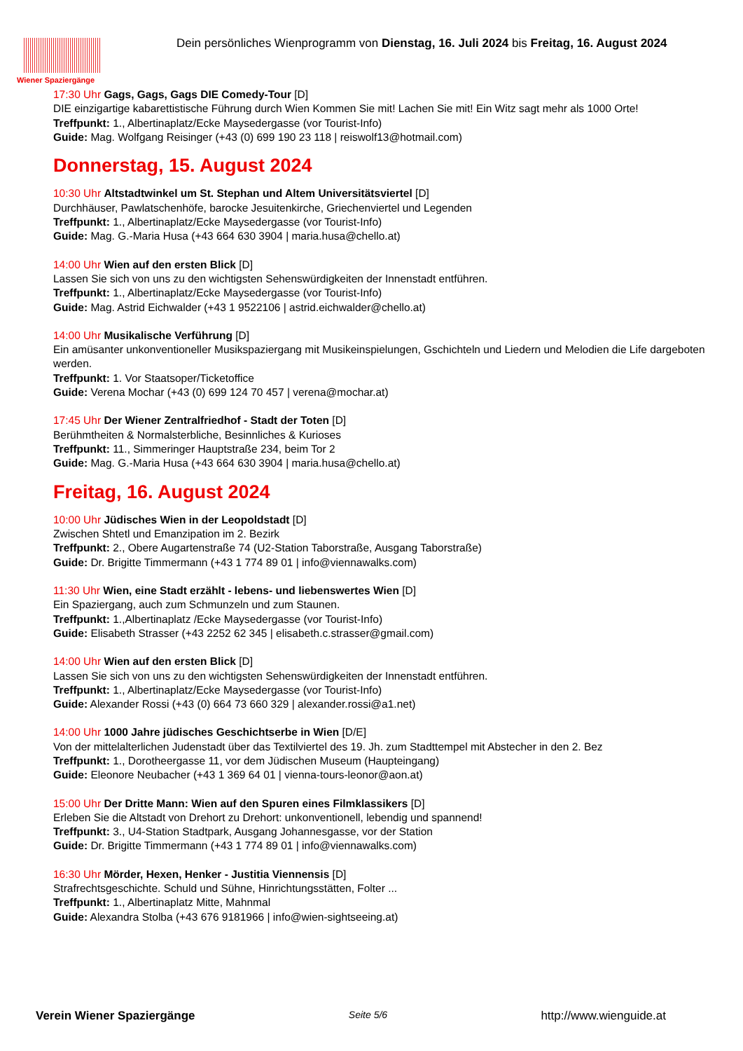Wiener Spaziergänge
Dein persönliches Wienprogramm von Dienstag, 16. Juli 2024 bis Freitag, 16. August 2024
17:30 Uhr Gags, Gags, Gags DIE Comedy-Tour [D]
DIE einzigartige kabarettistische Führung durch Wien Kommen Sie mit! Lachen Sie mit! Ein Witz sagt mehr als 1000 Orte!
Treffpunkt: 1., Albertinaplatz/Ecke Maysedergasse (vor Tourist-Info)
Guide: Mag. Wolfgang Reisinger (+43 (0) 699 190 23 118 | reiswolf13@hotmail.com)
Donnerstag, 15. August 2024
10:30 Uhr Altstadtwinkel um St. Stephan und Altem Universitätsviertel [D]
Durchhäuser, Pawlatschenhöfe, barocke Jesuitenkirche, Griechenviertel und Legenden
Treffpunkt: 1., Albertinaplatz/Ecke Maysedergasse (vor Tourist-Info)
Guide: Mag. G.-Maria Husa (+43 664 630 3904 | maria.husa@chello.at)
14:00 Uhr Wien auf den ersten Blick [D]
Lassen Sie sich von uns zu den wichtigsten Sehenswürdigkeiten der Innenstadt entführen.
Treffpunkt: 1., Albertinaplatz/Ecke Maysedergasse (vor Tourist-Info)
Guide: Mag. Astrid Eichwalder (+43 1 9522106 | astrid.eichwalder@chello.at)
14:00 Uhr Musikalische Verführung [D]
Ein amüsanter unkonventioneller Musikspaziergang mit Musikeinspielungen, Gschichteln und Liedern und Melodien die Life dargeboten werden.
Treffpunkt: 1. Vor Staatsoper/Ticketoffice
Guide: Verena Mochar (+43 (0) 699 124 70 457 | verena@mochar.at)
17:45 Uhr Der Wiener Zentralfriedhof - Stadt der Toten [D]
Berühmtheiten & Normalsterbliche, Besinnliches & Kurioses
Treffpunkt: 11., Simmeringer Hauptstraße 234, beim Tor 2
Guide: Mag. G.-Maria Husa (+43 664 630 3904 | maria.husa@chello.at)
Freitag, 16. August 2024
10:00 Uhr Jüdisches Wien in der Leopoldstadt [D]
Zwischen Shtetl und Emanzipation im 2. Bezirk
Treffpunkt: 2., Obere Augartenstraße 74 (U2-Station Taborstraße, Ausgang Taborstraße)
Guide: Dr. Brigitte Timmermann (+43 1 774 89 01 | info@viennawalks.com)
11:30 Uhr Wien, eine Stadt erzählt - lebens- und liebenswertes Wien [D]
Ein Spaziergang, auch zum Schmunzeln und zum Staunen.
Treffpunkt: 1.,Albertinaplatz /Ecke Maysedergasse (vor Tourist-Info)
Guide: Elisabeth Strasser (+43 2252 62 345 | elisabeth.c.strasser@gmail.com)
14:00 Uhr Wien auf den ersten Blick [D]
Lassen Sie sich von uns zu den wichtigsten Sehenswürdigkeiten der Innenstadt entführen.
Treffpunkt: 1., Albertinaplatz/Ecke Maysedergasse (vor Tourist-Info)
Guide: Alexander Rossi (+43 (0) 664 73 660 329 | alexander.rossi@a1.net)
14:00 Uhr 1000 Jahre jüdisches Geschichtserbe in Wien [D/E]
Von der mittelalterlichen Judenstadt über das Textilviertel des 19. Jh. zum Stadttempel mit Abstecher in den 2. Bez
Treffpunkt: 1., Dorotheergasse 11, vor dem Jüdischen Museum (Haupteingang)
Guide: Eleonore Neubacher (+43 1 369 64 01 | vienna-tours-leonor@aon.at)
15:00 Uhr Der Dritte Mann: Wien auf den Spuren eines Filmklassikers [D]
Erleben Sie die Altstadt von Drehort zu Drehort: unkonventionell, lebendig und spannend!
Treffpunkt: 3., U4-Station Stadtpark, Ausgang Johannesgasse, vor der Station
Guide: Dr. Brigitte Timmermann (+43 1 774 89 01 | info@viennawalks.com)
16:30 Uhr Mörder, Hexen, Henker - Justitia Viennensis [D]
Strafrechtsgeschichte. Schuld und Sühne, Hinrichtungsstätten, Folter ...
Treffpunkt: 1., Albertinaplatz Mitte, Mahnmal
Guide: Alexandra Stolba (+43 676 9181966 | info@wien-sightseeing.at)
Verein Wiener Spaziergänge Seite 5/6 http://www.wienguide.at